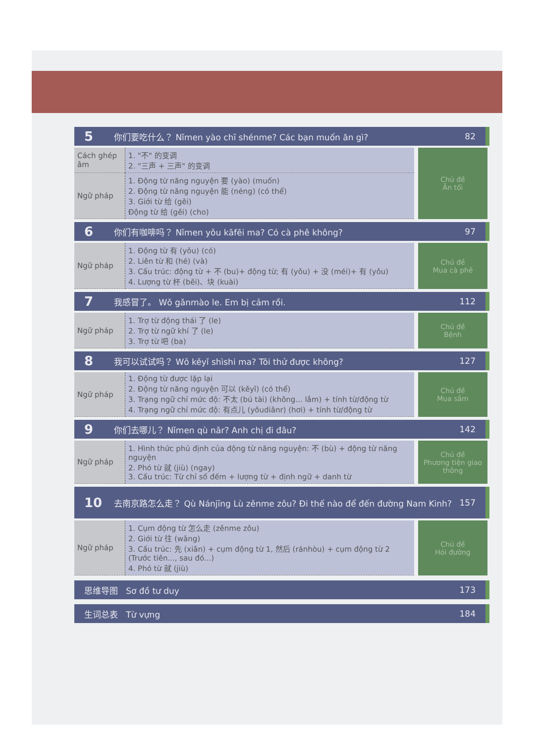5 你们要吃什么？ Nǐmen yào chī shénme? Các bạn muốn ăn gì? 82
| Cách ghép âm | 1. "不" 的变调 2. "三声 + 三声" 的变调 |
| Ngữ pháp | 1. Động từ năng nguyện 要 (yào) (muốn) 2. Động từ năng nguyện 能 (néng) (có thể) 3. Giới từ 给 (gěi) Động từ 给 (gěi) (cho) |
Chủ đề
Ăn tối
6 你们有咖啡吗？ Nǐmen yǒu kāfēi ma? Có cà phê không? 97
| Ngữ pháp | 1. Động từ 有 (yǒu) (có) 2. Liên từ 和 (hé) (và) 3. Cấu trúc: động từ + 不 (bu)+ động từ; 有 (yǒu) + 没 (méi)+ 有 (yǒu) 4. Lượng từ 杯 (bēi)、块 (kuài) |
Chủ đề
Mua cà phê
7 我感冒了。 Wǒ gǎnmào le. Em bị cảm rồi. 112
| Ngữ pháp | 1. Trợ từ động thái 了 (le) 2. Trợ từ ngữ khí 了 (le) 3. Trợ từ 吧 (ba) |
Chủ đề
Bệnh
8 我可以试试吗？ Wǒ kěyǐ shìshi ma? Tôi thử được không? 127
| Ngữ pháp | 1. Động từ được lặp lại 2. Động từ năng nguyện 可以 (kěyǐ) (có thể) 3. Trạng ngữ chỉ mức độ: 不太 (bú tài) (không... lắm) + tính từ/động từ 4. Trạng ngữ chỉ mức độ: 有点儿 (yǒudiǎnr) (hơi) + tính từ/động từ |
Chủ đề
Mua sắm
9 你们去哪儿？ Nǐmen qù nǎr? Anh chị đi đâu? 142
| Ngữ pháp | 1. Hình thức phủ định của động từ năng nguyện: 不 (bù) + động từ năng nguyện 2. Phó từ 就 (jiù) (ngay) 3. Cấu trúc: Từ chỉ số đếm + lượng từ + định ngữ + danh từ |
Chủ đề
Phương tiện giao thông
10 去南京路怎么走？ Qù Nánjīng Lù zěnme zǒu? Đi thế nào để đến đường Nam Kinh? 157
| Ngữ pháp | 1. Cụm động từ 怎么走 (zěnme zǒu) 2. Giới từ 往 (wǎng) 3. Cấu trúc: 先 (xiān) + cụm động từ 1, 然后 (ránhòu) + cụm động từ 2 (Trước tiên..., sau đó...) 4. Phó từ 就 (jiù) |
Chủ đề
Hỏi đường
思维导图 Sơ đồ tư duy 173
生词总表 Từ vựng 184